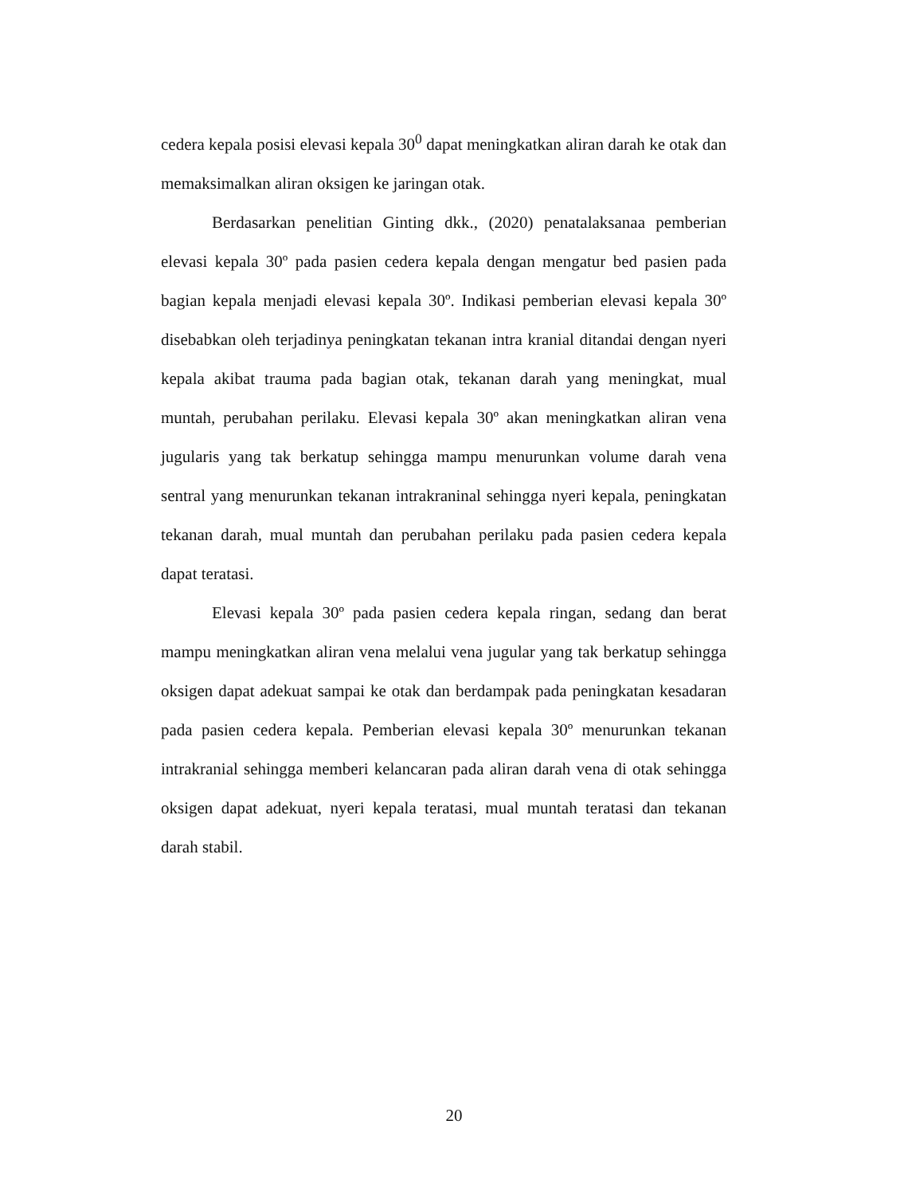cedera kepala posisi elevasi kepala 30<sup>0</sup> dapat meningkatkan aliran darah ke otak dan memaksimalkan aliran oksigen ke jaringan otak.
Berdasarkan penelitian Ginting dkk., (2020) penatalaksanaa pemberian elevasi kepala 30º pada pasien cedera kepala dengan mengatur bed pasien pada bagian kepala menjadi elevasi kepala 30º. Indikasi pemberian elevasi kepala 30º disebabkan oleh terjadinya peningkatan tekanan intra kranial ditandai dengan nyeri kepala akibat trauma pada bagian otak, tekanan darah yang meningkat, mual muntah, perubahan perilaku. Elevasi kepala 30º akan meningkatkan aliran vena jugularis yang tak berkatup sehingga mampu menurunkan volume darah vena sentral yang menurunkan tekanan intrakraninal sehingga nyeri kepala, peningkatan tekanan darah, mual muntah dan perubahan perilaku pada pasien cedera kepala dapat teratasi.
Elevasi kepala 30º pada pasien cedera kepala ringan, sedang dan berat mampu meningkatkan aliran vena melalui vena jugular yang tak berkatup sehingga oksigen dapat adekuat sampai ke otak dan berdampak pada peningkatan kesadaran pada pasien cedera kepala. Pemberian elevasi kepala 30º menurunkan tekanan intrakranial sehingga memberi kelancaran pada aliran darah vena di otak sehingga oksigen dapat adekuat, nyeri kepala teratasi, mual muntah teratasi dan tekanan darah stabil.
20